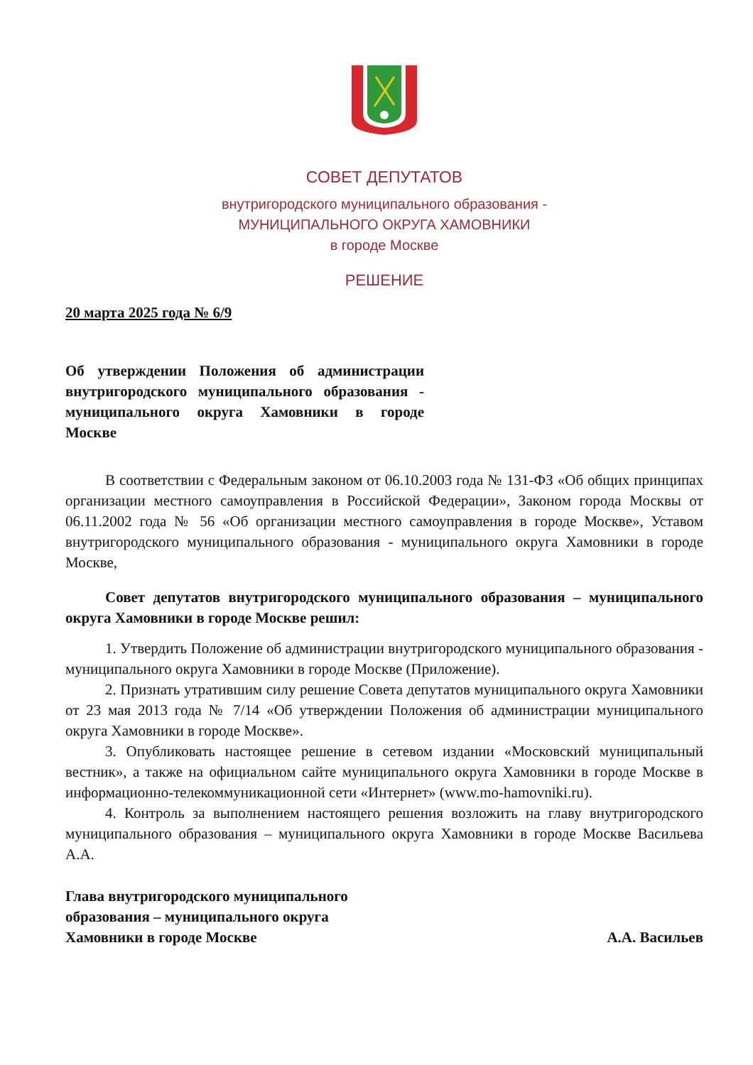СОВЕТ ДЕПУТАТОВ
внутригородского муниципального образования -
МУНИЦИПАЛЬНОГО ОКРУГА ХАМОВНИКИ
в городе Москве
РЕШЕНИЕ
20 марта 2025 года № 6/9
Об утверждении Положения об администрации внутригородского муниципального образования - муниципального округа Хамовники в городе Москве
В соответствии с Федеральным законом от 06.10.2003 года № 131-ФЗ «Об общих принципах организации местного самоуправления в Российской Федерации», Законом города Москвы от 06.11.2002 года № 56 «Об организации местного самоуправления в городе Москве», Уставом внутригородского муниципального образования - муниципального округа Хамовники в городе Москве,
Совет депутатов внутригородского муниципального образования – муниципального округа Хамовники в городе Москве решил:
1. Утвердить Положение об администрации внутригородского муниципального образования - муниципального округа Хамовники в городе Москве (Приложение).
2. Признать утратившим силу решение Совета депутатов муниципального округа Хамовники от 23 мая 2013 года № 7/14 «Об утверждении Положения об администрации муниципального округа Хамовники в городе Москве».
3. Опубликовать настоящее решение в сетевом издании «Московский муниципальный вестник», а также на официальном сайте муниципального округа Хамовники в городе Москве в информационно-телекоммуникационной сети «Интернет» (www.mo-hamovniki.ru).
4. Контроль за выполнением настоящего решения возложить на главу внутригородского муниципального образования – муниципального округа Хамовники в городе Москве Васильева А.А.
Глава внутригородского муниципального
образования – муниципального округа
Хамовники в городе Москве
А.А. Васильев